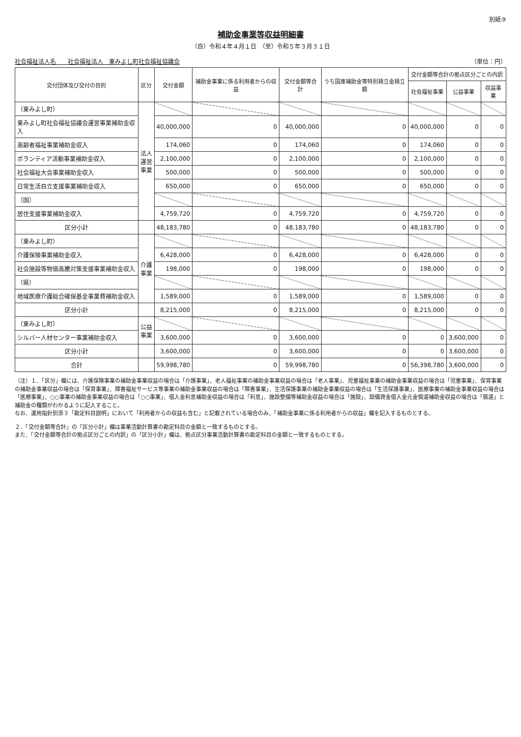別紙③
補助金事業等収益明細書
（自）令和４年４月１日　（至）令和５年３月３１日
社会福祉法人名　　社会福祉法人　東みよし町社会福祉協議会 （単位：円）
| 交付団体及び交付の目的 | 区分 | 交付金額 | 補助金事業に係る利用者からの収益 | 交付金額等合計 | うち国庫補助金等特別積立金積立額 | 交付金額等合計の拠点区分ごとの内訳 | | |
| --- | --- | --- | --- | --- | --- | --- | --- | --- |
| | | | | | | 社会福祉事業 | 公益事業 | 収益事業 |
| （東みよし町） | 法人運営事業 | | | | | | | |
| 東みよし町社会福祉協議会運営事業補助金収入 | | 40,000,000 | 0 | 40,000,000 | 0 | 40,000,000 | 0 | 0 |
| 高齢者福祉事業補助金収入 | | 174,060 | 0 | 174,060 | 0 | 174,060 | 0 | 0 |
| ボランティア活動事業補助金収入 | | 2,100,000 | 0 | 2,100,000 | 0 | 2,100,000 | 0 | 0 |
| 社会福祉大会事業補助金収入 | | 500,000 | 0 | 500,000 | 0 | 500,000 | 0 | 0 |
| 日常生活自立支援事業補助金収入 | | 650,000 | 0 | 650,000 | 0 | 650,000 | 0 | 0 |
| （国） | | | | | | | | |
| 居住支援事業補助金収入 | | 4,759,720 | 0 | 4,759,720 | 0 | 4,759,720 | 0 | 0 |
| 区分小計 | | 48,183,780 | 0 | 48,183,780 | 0 | 48,183,780 | 0 | 0 |
| （東みよし町） | 介護事業 | | | | | | | |
| 介護保険事業補助金収入 | | 6,428,000 | 0 | 6,428,000 | 0 | 6,428,000 | 0 | 0 |
| 社会施設等物価高騰対策支援事業補助金収入 | | 198,000 | 0 | 198,000 | 0 | 198,000 | 0 | 0 |
| （県） | | | | | | | | |
| 地域医療介護総合確保基金事業費補助金収入 | | 1,589,000 | 0 | 1,589,000 | 0 | 1,589,000 | 0 | 0 |
| 区分小計 | | 8,215,000 | 0 | 8,215,000 | 0 | 8,215,000 | 0 | 0 |
| （東みよし町） | 公益事業 | | | | | | | |
| シルバー人材センター事業補助金収入 | | 3,600,000 | 0 | 3,600,000 | 0 | 0 | 3,600,000 | 0 |
| 区分小計 | | 3,600,000 | 0 | 3,600,000 | 0 | 0 | 3,600,000 | 0 |
| 合計 | | 59,998,780 | 0 | 59,998,780 | 0 | 56,398,780 | 3,600,000 | 0 |
（注）１．「区分」欄には、介護保険事業の補助金事業収益の場合は「介護事業」、老人福祉事業の補助金事業収益の場合は「老人事業」、児童福祉事業の補助金事業収益の場合は「児童事業」、保育事業の補助金事業収益の場合は「保育事業」、障害福祉サービス等事業の補助金事業収益の場合は「障害事業」、生活保護事業の補助金事業収益の場合は「生活保護事業」、医療事業の補助金事業収益の場合は「医療事業」、○○事業の補助金事業収益の場合は「○○事業」、借入金利息補助金収益の場合は「利息」、施設整備等補助金収益の場合は「施設」、設備資金借入金元金償還補助金収益の場合は「償還」と補助金の種類がわかるように記入すること。
なお、運用指針別添３「勘定科目説明」において「利用者からの収益も含む」と記載されている場合のみ、「補助金事業に係る利用者からの収益」欄を記入するものとする。
２．「交付金額等合計」の「区分小計」欄は事業活動計算書の勘定科目の金額と一致するものとする。
また、「交付金額等合計の拠点区分ごとの内訳」の「区分小計」欄は、拠点区分事業活動計算書の勘定科目の金額と一致するものとする。